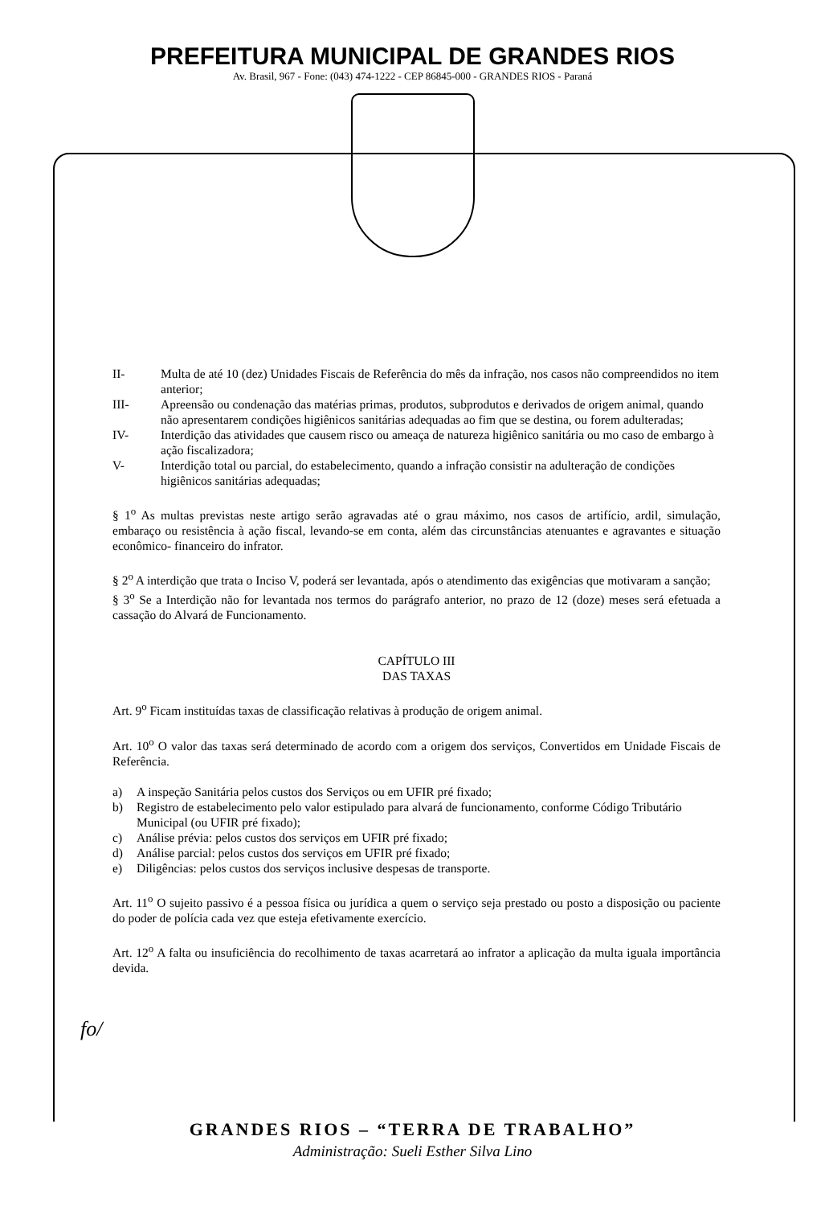PREFEITURA MUNICIPAL DE GRANDES RIOS
Av. Brasil, 967 - Fone: (043) 474-1222 - CEP 86845-000 - GRANDES RIOS - Paraná
II- Multa de até 10 (dez) Unidades Fiscais de Referência do mês da infração, nos casos não compreendidos no item anterior;
III- Apreensão ou condenação das matérias primas, produtos, subprodutos e derivados de origem animal, quando não apresentarem condições higiênicos sanitárias adequadas ao fim que se destina, ou forem adulteradas;
IV- Interdição das atividades que causem risco ou ameaça de natureza higiênico sanitária ou mo caso de embargo à ação fiscalizadora;
V- Interdição total ou parcial, do estabelecimento, quando a infração consistir na adulteração de condições higiênicos sanitárias adequadas;
§ 1<sup>o</sup> As multas previstas neste artigo serão agravadas até o grau máximo, nos casos de artifício, ardil, simulação, embaraço ou resistência à ação fiscal, levando-se em conta, além das circunstâncias atenuantes e agravantes e situação econômico- financeiro do infrator.
§ 2<sup>o</sup> A interdição que trata o Inciso V, poderá ser levantada, após o atendimento das exigências que motivaram a sanção;
§ 3<sup>o</sup> Se a Interdição não for levantada nos termos do parágrafo anterior, no prazo de 12 (doze) meses será efetuada a cassação do Alvará de Funcionamento.
CAPÍTULO III
DAS TAXAS
Art. 9<sup>o</sup> Ficam instituídas taxas de classificação relativas à produção de origem animal.
Art. 10<sup>o</sup> O valor das taxas será determinado de acordo com a origem dos serviços, Convertidos em Unidade Fiscais de Referência.
a) A inspeção Sanitária pelos custos dos Serviços ou em UFIR pré fixado;
b) Registro de estabelecimento pelo valor estipulado para alvará de funcionamento, conforme Código Tributário Municipal (ou UFIR pré fixado);
c) Análise prévia: pelos custos dos serviços em UFIR pré fixado;
d) Análise parcial: pelos custos dos serviços em UFIR pré fixado;
e) Diligências: pelos custos dos serviços inclusive despesas de transporte.
Art. 11<sup>o</sup> O sujeito passivo é a pessoa física ou jurídica a quem o serviço seja prestado ou posto a disposição ou paciente do poder de polícia cada vez que esteja efetivamente exercício.
Art. 12<sup>o</sup> A falta ou insuficiência do recolhimento de taxas acarretará ao infrator a aplicação da multa iguala importância devida.
fo/
GRANDES RIOS – “TERRA DE TRABALHO”
Administração: Sueli Esther Silva Lino